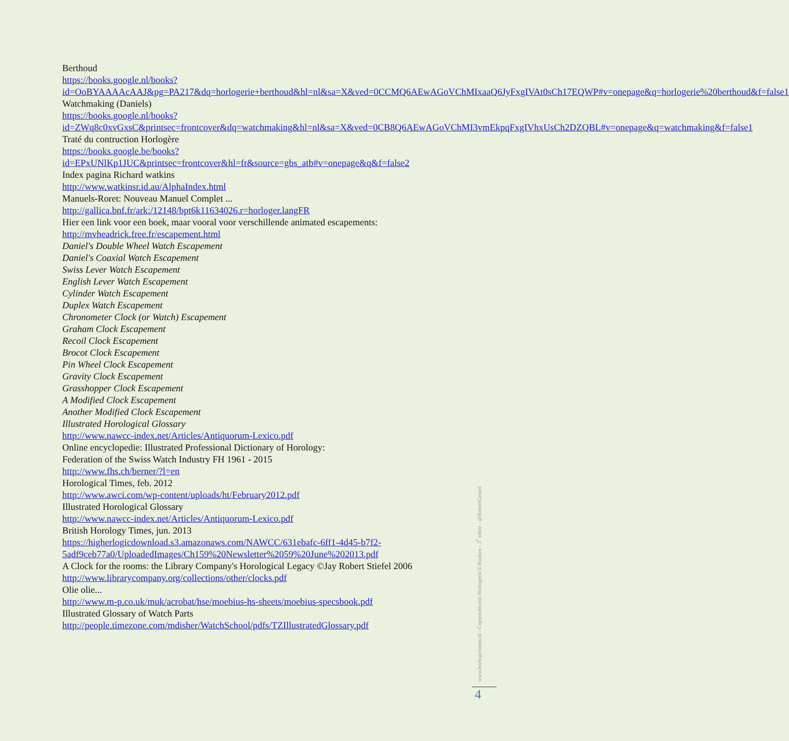Berthoud
https://books.google.nl/books?id=OoBYAAAAcAAJ&pg=PA217&dq=horlogerie+berthoud&hl=nl&sa=X&ved=0CCMQ6AEwAGoVChMIxaaQ6JyFxgIVAt0sCh17EQWP#v=onepage&q=horlogerie%20berthoud&f=false1
Watchmaking (Daniels)
https://books.google.nl/books?id=ZWq8c0xvGxsC&printsec=frontcover&dq=watchmaking&hl=nl&sa=X&ved=0CB8Q6AEwAGoVChMI3vmEkpqFxgIVhxUsCh2DZQBL#v=onepage&q=watchmaking&f=false1
Traté du contruction Horlogère
https://books.google.be/books?id=EPxUNlKp1JUC&printsec=frontcover&hl=fr&source=gbs_atb#v=onepage&q&f=false2
Index pagina Richard watkins
http://www.watkinsr.id.au/AlphaIndex.html
Manuels-Roret: Nouveau Manuel Complet ...
http://gallica.bnf.fr/ark:/12148/bpt6k11634026.r=horloger.langFR
Hier een link voor een boek, maar vooral voor verschillende animated escapements:
http://mvheadrick.free.fr/escapement.html
Daniel's Double Wheel Watch Escapement
Daniel's Coaxial Watch Escapement
Swiss Lever Watch Escapement
English Lever Watch Escapement
Cylinder Watch Escapement
Duplex Watch Escapement
Chronometer Clock (or Watch) Escapement
Graham Clock Escapement
Recoil Clock Escapement
Brocot Clock Escapement
Pin Wheel Clock Escapement
Gravity Clock Escapement
Grasshopper Clock Escapement
A Modified Clock Escapement
Another Modified Clock Escapement
Illustrated Horological Glossary
http://www.nawcc-index.net/Articles/Antiquorum-Lexico.pdf
Online encyclopedie: Illustrated Professional Dictionary of Horology:
Federation of the Swiss Watch Industry FH 1961 - 2015
http://www.fhs.ch/berner/?l=en
Horological Times, feb. 2012
http://www.awci.com/wp-content/uploads/ht/February2012.pdf
Illustrated Horological Glossary
http://www.nawcc-index.net/Articles/Antiquorum-Lexico.pdf
British Horology Times, jun. 2013
https://higherlogicdownload.s3.amazonaws.com/NAWCC/631ebafc-6ff1-4d45-b7f2-5adf9ceb77a0/UploadedImages/Ch159%20Newsletter%2059%20June%202013.pdf
A Clock for the rooms: the Library Company's Horological Legacy ©Jay Robert Stiefel 2006
http://www.librarycompany.org/collections/other/clocks.pdf
Olie olie...
http://www.m-p.co.uk/muk/acrobat/hse/moebius-hs-sheets/moebius-specsbook.pdf
Illustrated Glossary of Watch Parts
http://people.timezone.com/mdisher/WatchSchool/pdfs/TZIllustratedGlossary.pdf
www.horlogeforum.nl - Copyrechtvrije Horlogerie E-Boeken - 3<sup>e</sup> editie - @RobertGerard
4